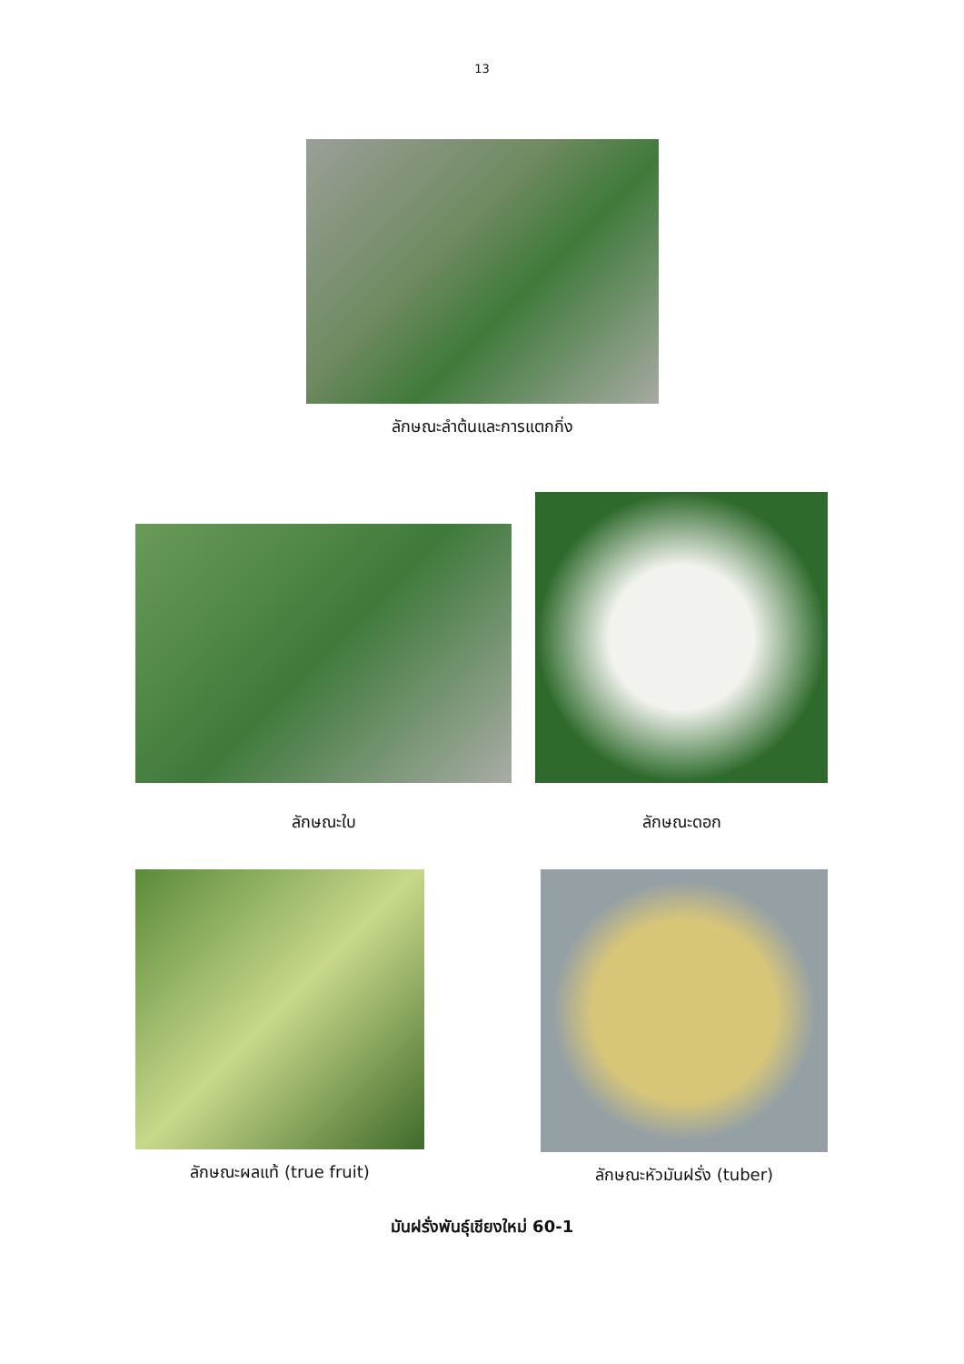13
ลักษณะลำต้นและการแตกกิ่ง
ลักษณะใบ
ลักษณะดอก
ลักษณะผลแท้ (true fruit) ลักษณะหัวมันฝรั่ง (tuber)
มันฝรั่งพันธุ์เชียงใหม่ 60-1